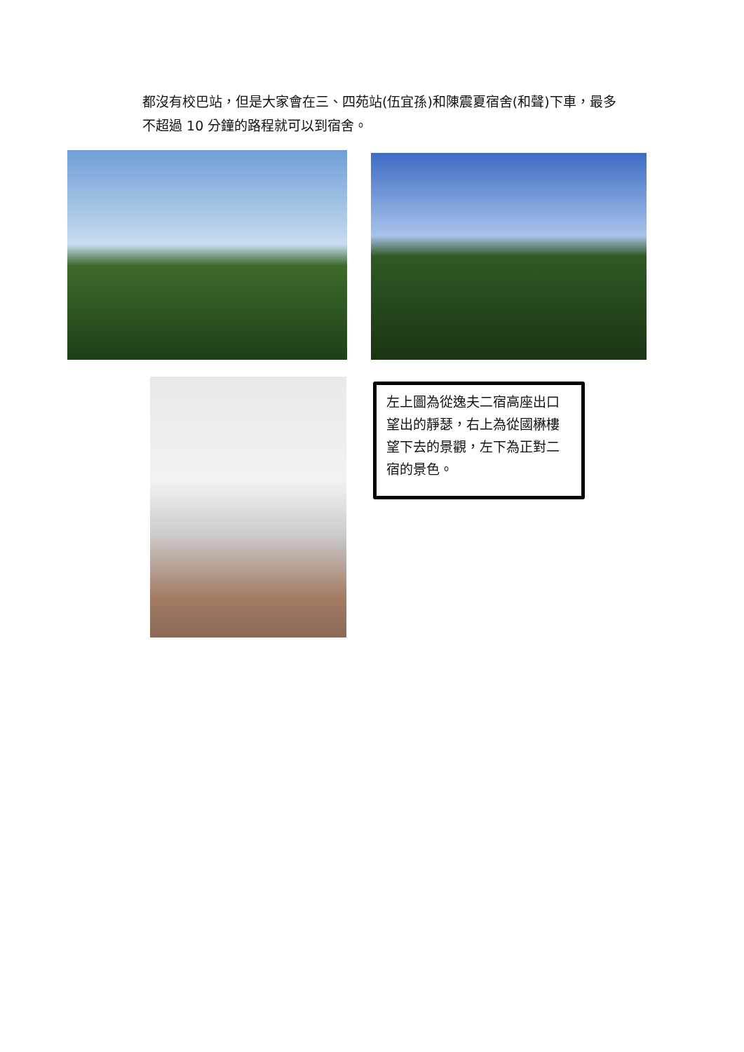都沒有校巴站，但是大家會在三、四苑站(伍宜孫)和陳震夏宿舍(和聲)下車，最多不超過 10 分鐘的路程就可以到宿舍。
左上圖為從逸夫二宿高座出口望出的靜瑟，右上為從國楙樓望下去的景觀，左下為正對二宿的景色。